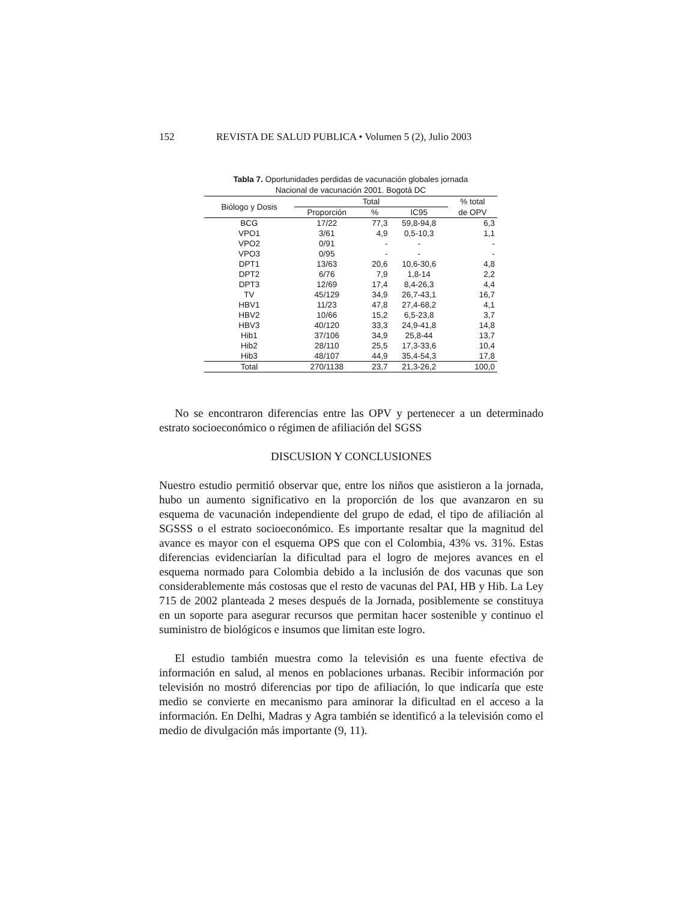152 REVISTA DE SALUD PUBLICA • Volumen 5 (2), Julio 2003
Tabla 7. Oportunidades perdidas de vacunación globales jornada
Nacional de vacunación 2001. Bogotá DC
| Biólogo y Dosis | Total | | | % total |
| --- | --- | --- | --- | --- |
| | Proporción | % | IC95 | de OPV |
| BCG | 17/22 | 77,3 | 59,8-94,8 | 6,3 |
| VPO1 | 3/61 | 4,9 | 0,5-10,3 | 1,1 |
| VPO2 | 0/91 | - | - | - |
| VPO3 | 0/95 | - | - | - |
| DPT1 | 13/63 | 20,6 | 10,6-30,6 | 4,8 |
| DPT2 | 6/76 | 7,9 | 1,8-14 | 2,2 |
| DPT3 | 12/69 | 17,4 | 8,4-26,3 | 4,4 |
| TV | 45/129 | 34,9 | 26,7-43,1 | 16,7 |
| HBV1 | 11/23 | 47,8 | 27,4-68,2 | 4,1 |
| HBV2 | 10/66 | 15,2 | 6,5-23,8 | 3,7 |
| HBV3 | 40/120 | 33,3 | 24,9-41,8 | 14,8 |
| Hib1 | 37/106 | 34,9 | 25,8-44 | 13,7 |
| Hib2 | 28/110 | 25,5 | 17,3-33,6 | 10,4 |
| Hib3 | 48/107 | 44,9 | 35,4-54,3 | 17,8 |
| Total | 270/1138 | 23,7 | 21,3-26,2 | 100,0 |
No se encontraron diferencias entre las OPV y pertenecer a un determinado estrato socioeconómico o régimen de afiliación del SGSS
DISCUSION Y CONCLUSIONES
Nuestro estudio permitió observar que, entre los niños que asistieron a la jornada, hubo un aumento significativo en la proporción de los que avanzaron en su esquema de vacunación independiente del grupo de edad, el tipo de afiliación al SGSSS o el estrato socioeconómico. Es importante resaltar que la magnitud del avance es mayor con el esquema OPS que con el Colombia, 43% vs. 31%. Estas diferencias evidenciarían la dificultad para el logro de mejores avances en el esquema normado para Colombia debido a la inclusión de dos vacunas que son considerablemente más costosas que el resto de vacunas del PAI, HB y Hib. La Ley 715 de 2002 planteada 2 meses después de la Jornada, posiblemente se constituya en un soporte para asegurar recursos que permitan hacer sostenible y continuo el suministro de biológicos e insumos que limitan este logro.
El estudio también muestra como la televisión es una fuente efectiva de información en salud, al menos en poblaciones urbanas. Recibir información por televisión no mostró diferencias por tipo de afiliación, lo que indicaría que este medio se convierte en mecanismo para aminorar la dificultad en el acceso a la información. En Delhi, Madras y Agra también se identificó a la televisión como el medio de divulgación más importante (9, 11).